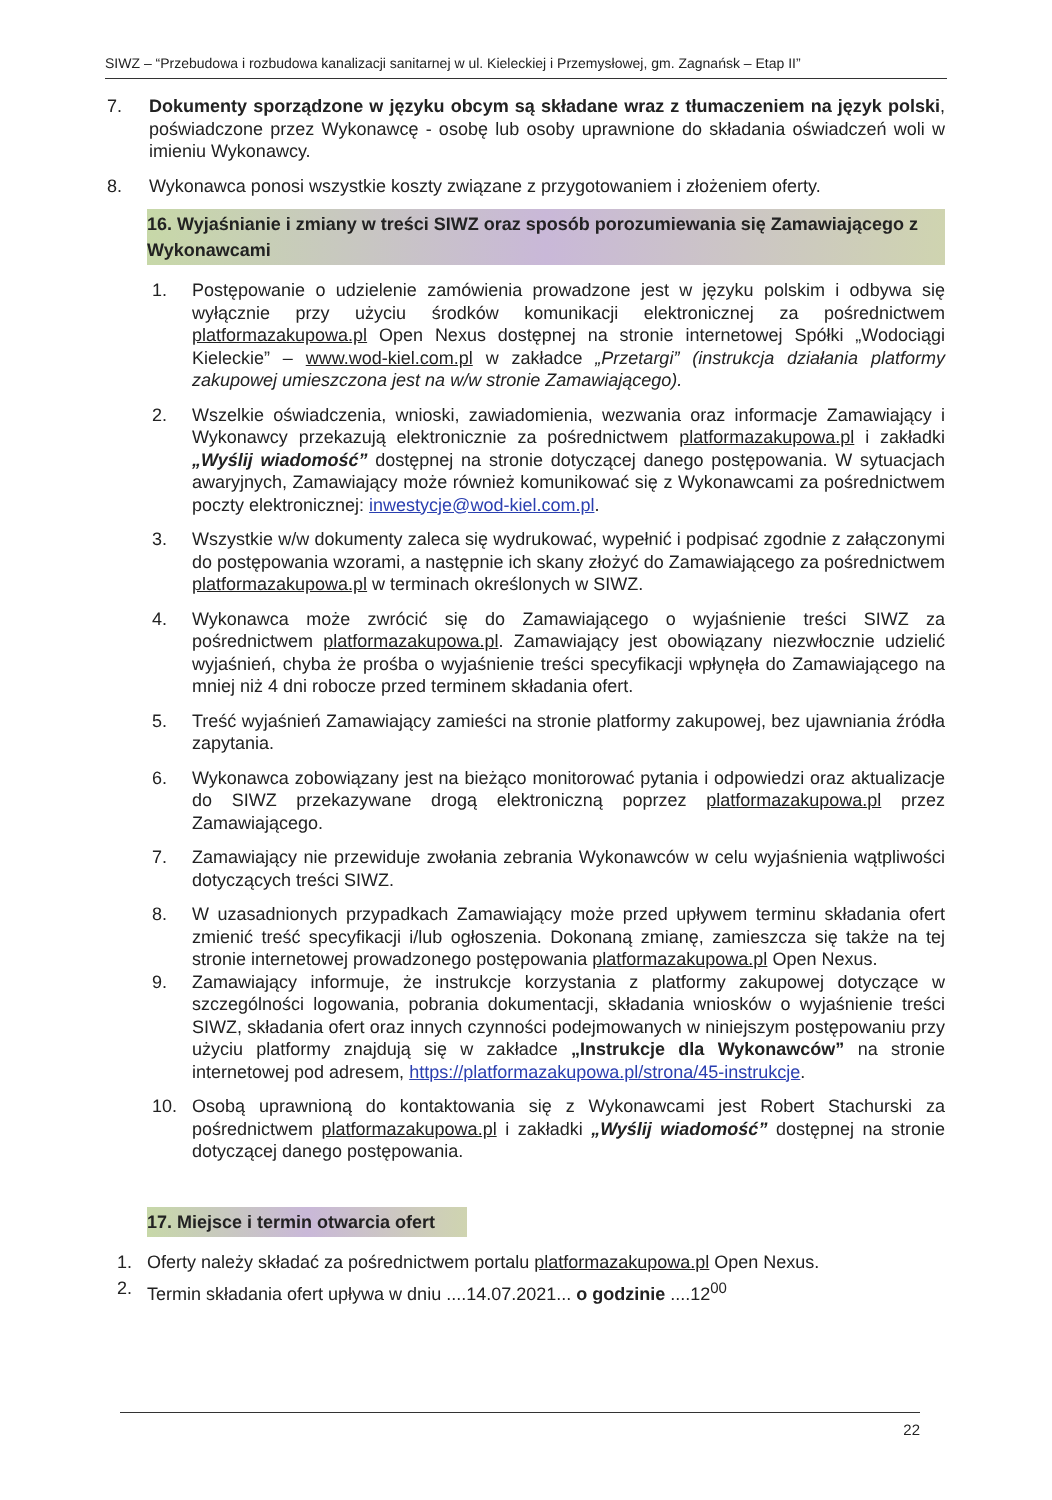SIWZ – “Przebudowa i rozbudowa kanalizacji sanitarnej w ul. Kieleckiej i Przemysłowej, gm. Zagnańsk – Etap II”
7. Dokumenty sporządzone w języku obcym są składane wraz z tłumaczeniem na język polski, poświadczone przez Wykonawcę - osobę lub osoby uprawnione do składania oświadczeń woli w imieniu Wykonawcy.
8. Wykonawca ponosi wszystkie koszty związane z przygotowaniem i złożeniem oferty.
16. Wyjaśnianie i zmiany w treści SIWZ oraz sposób porozumiewania się Zamawiającego z Wykonawcami
1. Postępowanie o udzielenie zamówienia prowadzone jest w języku polskim i odbywa się wyłącznie przy użyciu środków komunikacji elektronicznej za pośrednictwem platformazakupowa.pl Open Nexus dostępnej na stronie internetowej Spółki „Wodociągi Kieleckie” – www.wod-kiel.com.pl w zakładce „Przetargi” (instrukcja działania platformy zakupowej umieszczona jest na w/w stronie Zamawiającego).
2. Wszelkie oświadczenia, wnioski, zawiadomienia, wezwania oraz informacje Zamawiający i Wykonawcy przekazują elektronicznie za pośrednictwem platformazakupowa.pl i zakładki „Wyślij wiadomość” dostępnej na stronie dotyczącej danego postępowania. W sytuacjach awaryjnych, Zamawiający może również komunikować się z Wykonawcami za pośrednictwem poczty elektronicznej: inwestycje@wod-kiel.com.pl.
3. Wszystkie w/w dokumenty zaleca się wydrukować, wypełnić i podpisać zgodnie z załączonymi do postępowania wzorami, a następnie ich skany złożyć do Zamawiającego za pośrednictwem platformazakupowa.pl w terminach określonych w SIWZ.
4. Wykonawca może zwrócić się do Zamawiającego o wyjaśnienie treści SIWZ za pośrednictwem platformazakupowa.pl. Zamawiający jest obowiązany niezwłocznie udzielić wyjaśnień, chyba że prośba o wyjaśnienie treści specyfikacji wpłynęła do Zamawiającego na mniej niż 4 dni robocze przed terminem składania ofert.
5. Treść wyjaśnień Zamawiający zamieści na stronie platformy zakupowej, bez ujawniania źródła zapytania.
6. Wykonawca zobowiązany jest na bieżąco monitorować pytania i odpowiedzi oraz aktualizacje do SIWZ przekazywane drogą elektroniczną poprzez platformazakupowa.pl przez Zamawiającego.
7. Zamawiający nie przewiduje zwołania zebrania Wykonawców w celu wyjaśnienia wątpliwości dotyczących treści SIWZ.
8. W uzasadnionych przypadkach Zamawiający może przed upływem terminu składania ofert zmienić treść specyfikacji i/lub ogłoszenia. Dokonaną zmianę, zamieszcza się także na tej stronie internetowej prowadzonego postępowania platformazakupowa.pl Open Nexus.
9. Zamawiający informuje, że instrukcje korzystania z platformy zakupowej dotyczące w szczególności logowania, pobrania dokumentacji, składania wniosków o wyjaśnienie treści SIWZ, składania ofert oraz innych czynności podejmowanych w niniejszym postępowaniu przy użyciu platformy znajdują się w zakładce „Instrukcje dla Wykonawców” na stronie internetowej pod adresem, https://platformazakupowa.pl/strona/45-instrukcje.
10. Osobą uprawnioną do kontaktowania się z Wykonawcami jest Robert Stachurski za pośrednictwem platformazakupowa.pl i zakładki „Wyślij wiadomość” dostępnej na stronie dotyczącej danego postępowania.
17. Miejsce i termin otwarcia ofert
1. Oferty należy składać za pośrednictwem portalu platformazakupowa.pl Open Nexus.
2. Termin składania ofert upływa w dniu ....14.07.2021... o godzinie ....12<sup>00</sup>
22